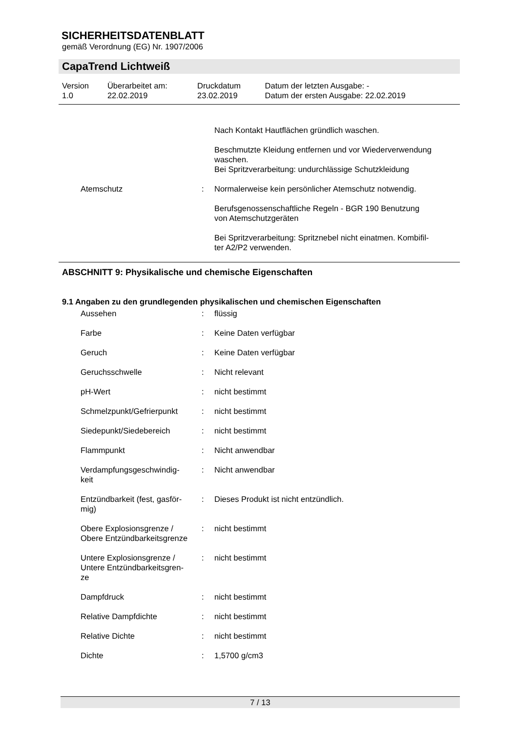SICHERHEITSDATENBLATT
gemäß Verordnung (EG) Nr. 1907/2006
CapaTrend Lichtweiß
| Version | Überarbeitet am: | Druckdatum | Datum der letzten Ausgabe: - |
| 1.0 | 22.02.2019 | 23.02.2019 | Datum der ersten Ausgabe: 22.02.2019 |
| | | Nach Kontakt Hautflächen gründlich waschen. |
| | | Beschmutzte Kleidung entfernen und vor Wiederverwendung waschen. Bei Spritzverarbeitung: undurchlässige Schutzkleidung |
| Atemschutz | : | Normalerweise kein persönlicher Atemschutz notwendig. |
| | | Berufsgenossenschaftliche Regeln - BGR 190 Benutzung von Atemschutzgeräten |
| | | Bei Spritzverarbeitung: Spritznebel nicht einatmen. Kombifil- ter A2/P2 verwenden. |
ABSCHNITT 9: Physikalische und chemische Eigenschaften
9.1 Angaben zu den grundlegenden physikalischen und chemischen Eigenschaften
| Aussehen | : | flüssig |
| Farbe | : | Keine Daten verfügbar |
| Geruch | : | Keine Daten verfügbar |
| Geruchsschwelle | : | Nicht relevant |
| pH-Wert | : | nicht bestimmt |
| Schmelzpunkt/Gefrierpunkt | : | nicht bestimmt |
| Siedepunkt/Siedebereich | : | nicht bestimmt |
| Flammpunkt | : | Nicht anwendbar |
| Verdampfungsgeschwindig- keit | : | Nicht anwendbar |
| Entzündbarkeit (fest, gasför- mig) | : | Dieses Produkt ist nicht entzündlich. |
| Obere Explosionsgrenze / Obere Entzündbarkeitsgrenze | : | nicht bestimmt |
| Untere Explosionsgrenze / Untere Entzündbarkeitsgren- ze | : | nicht bestimmt |
| Dampfdruck | : | nicht bestimmt |
| Relative Dampfdichte | : | nicht bestimmt |
| Relative Dichte | : | nicht bestimmt |
| Dichte | : | 1,5700 g/cm3 |
7 / 13